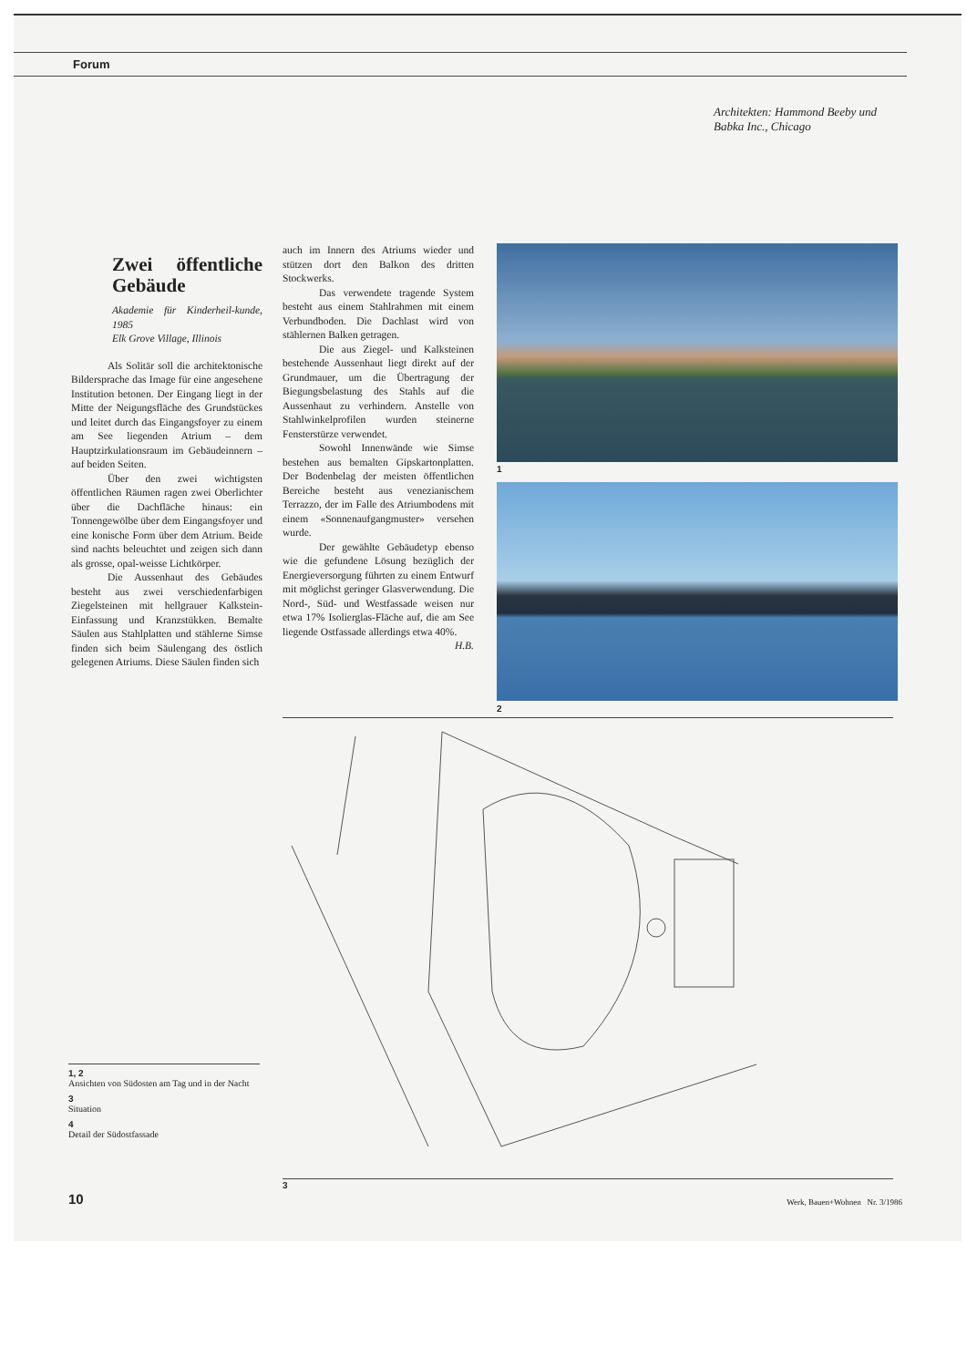Forum
Architekten: Hammond Beeby und Babka Inc., Chicago
Zwei öffentliche Gebäude
Akademie für Kinderheil-kunde, 1985
Elk Grove Village, Illinois
Als Solitär soll die architektonische Bildersprache das Image für eine angesehene Institution betonen. Der Eingang liegt in der Mitte der Neigungsfläche des Grundstückes und leitet durch das Eingangsfoyer zu einem am See liegenden Atrium – dem Hauptzirkulationsraum im Gebäudeinnern – auf beiden Seiten.
Über den zwei wichtigsten öffentlichen Räumen ragen zwei Oberlichter über die Dachfläche hinaus: ein Tonnengewölbe über dem Eingangsfoyer und eine konische Form über dem Atrium. Beide sind nachts beleuchtet und zeigen sich dann als grosse, opal-weisse Lichtkörper.
Die Aussenhaut des Gebäudes besteht aus zwei verschiedenfarbigen Ziegelsteinen mit hellgrauer Kalkstein-Einfassung und Kranzstükken. Bemalte Säulen aus Stahlplatten und stählerne Simse finden sich beim Säulengang des östlich gelegenen Atriums. Diese Säulen finden sich
auch im Innern des Atriums wieder und stützen dort den Balkon des dritten Stockwerks.
Das verwendete tragende System besteht aus einem Stahlrahmen mit einem Verbundboden. Die Dachlast wird von stählernen Balken getragen.
Die aus Ziegel- und Kalksteinen bestehende Aussenhaut liegt direkt auf der Grundmauer, um die Übertragung der Biegungsbelastung des Stahls auf die Aussenhaut zu verhindern. Anstelle von Stahlwinkelprofilen wurden steinerne Fensterstürze verwendet.
Sowohl Innenwände wie Simse bestehen aus bemalten Gipskartonplatten. Der Bodenbelag der meisten öffentlichen Bereiche besteht aus venezianischem Terrazzo, der im Falle des Atriumbodens mit einem «Sonnenaufgangmuster» versehen wurde.
Der gewählte Gebäudetyp ebenso wie die gefundene Lösung bezüglich der Energieversorgung führten zu einem Entwurf mit möglichst geringer Glasverwendung. Die Nord-, Süd- und Westfassade weisen nur etwa 17% Isolierglas-Fläche auf, die am See liegende Ostfassade allerdings etwa 40%. H.B.
1
2
3
1, 2
Ansichten von Südosten am Tag und in der Nacht
3
Situation
4
Detail der Südostfassade
10 Werk, Bauen+Wohnen Nr. 3/1986